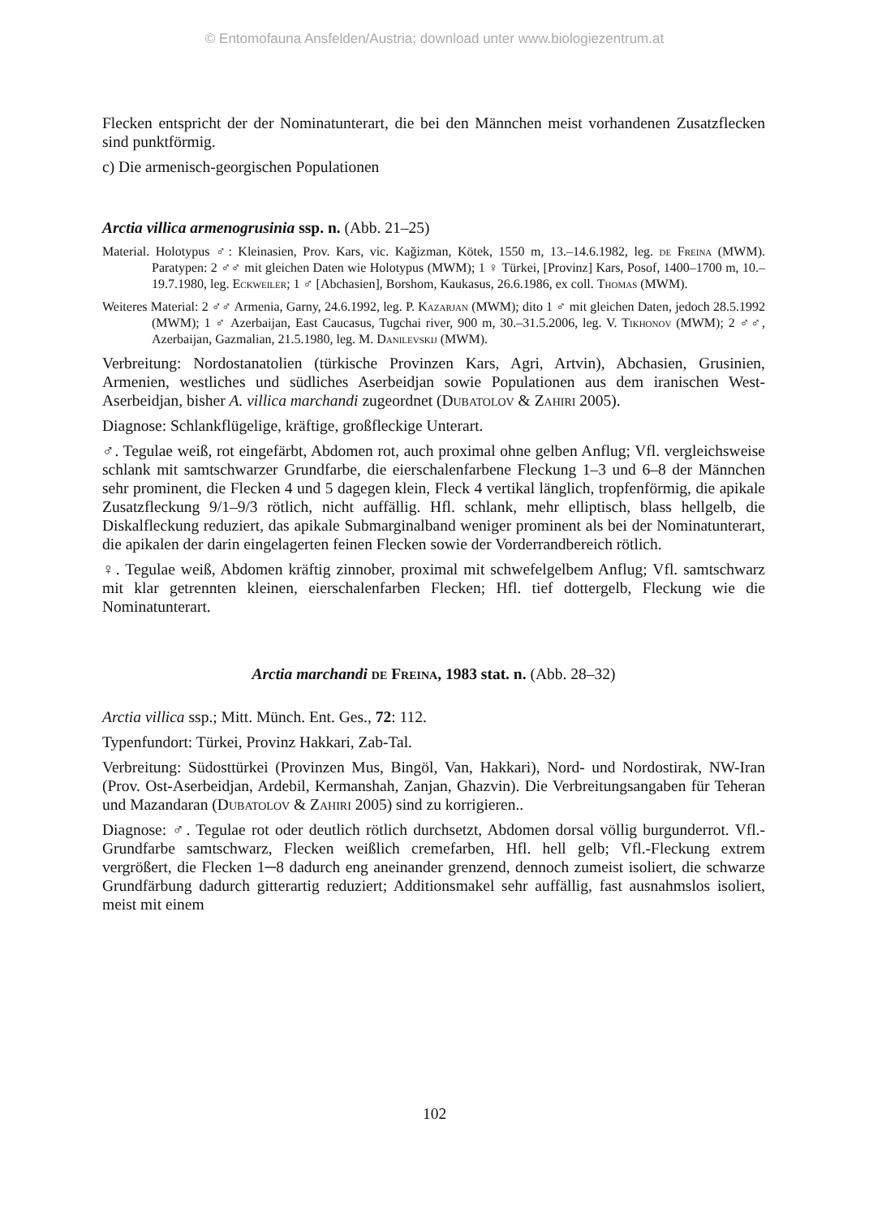© Entomofauna Ansfelden/Austria; download unter www.biologiezentrum.at
Flecken entspricht der der Nominatunterart, die bei den Männchen meist vorhandenen Zusatzflecken sind punktförmig.
c) Die armenisch-georgischen Populationen
Arctia villica armenogrusinia ssp. n. (Abb. 21–25)
Material. Holotypus ♂: Kleinasien, Prov. Kars, vic. Kağizman, Kötek, 1550 m, 13.–14.6.1982, leg. de Freina (MWM). Paratypen: 2 ♂♂ mit gleichen Daten wie Holotypus (MWM); 1 ♀ Türkei, [Provinz] Kars, Posof, 1400–1700 m, 10.–19.7.1980, leg. Eckweiler; 1 ♂ [Abchasien], Borshom, Kaukasus, 26.6.1986, ex coll. Thomas (MWM).
Weiteres Material: 2 ♂♂ Armenia, Garny, 24.6.1992, leg. P. Kazarjan (MWM); dito 1 ♂ mit gleichen Daten, jedoch 28.5.1992 (MWM); 1 ♂ Azerbaijan, East Caucasus, Tugchai river, 900 m, 30.–31.5.2006, leg. V. Tikhonov (MWM); 2 ♂♂, Azerbaijan, Gazmalian, 21.5.1980, leg. M. Danilevskij (MWM).
Verbreitung: Nordostanatolien (türkische Provinzen Kars, Agri, Artvin), Abchasien, Grusinien, Armenien, westliches und südliches Aserbeidjan sowie Populationen aus dem iranischen West-Aserbeidjan, bisher A. villica marchandi zugeordnet (Dubatolov & Zahiri 2005).
Diagnose: Schlankflügelige, kräftige, großfleckige Unterart.
♂. Tegulae weiß, rot eingefärbt, Abdomen rot, auch proximal ohne gelben Anflug; Vfl. vergleichsweise schlank mit samtschwarzer Grundfarbe, die eierschalenfarbene Fleckung 1–3 und 6–8 der Männchen sehr prominent, die Flecken 4 und 5 dagegen klein, Fleck 4 vertikal länglich, tropfenförmig, die apikale Zusatzfleckung 9/1–9/3 rötlich, nicht auffällig. Hfl. schlank, mehr elliptisch, blass hellgelb, die Diskalfleckung reduziert, das apikale Submarginalband weniger prominent als bei der Nominatunterart, die apikalen der darin eingelagerten feinen Flecken sowie der Vorderrandbereich rötlich.
♀. Tegulae weiß, Abdomen kräftig zinnober, proximal mit schwefelgelbem Anflug; Vfl. samtschwarz mit klar getrennten kleinen, eierschalenfarben Flecken; Hfl. tief dottergelb, Fleckung wie die Nominatunterart.
Arctia marchandi de Freina, 1983 stat. n. (Abb. 28–32)
Arctia villica ssp.; Mitt. Münch. Ent. Ges., 72: 112.
Typenfundort: Türkei, Provinz Hakkari, Zab-Tal.
Verbreitung: Südosttürkei (Provinzen Mus, Bingöl, Van, Hakkari), Nord- und Nordostirak, NW-Iran (Prov. Ost-Aserbeidjan, Ardebil, Kermanshah, Zanjan, Ghazvin). Die Verbreitungsangaben für Teheran und Mazandaran (Dubatolov & Zahiri 2005) sind zu korrigieren..
Diagnose: ♂. Tegulae rot oder deutlich rötlich durchsetzt, Abdomen dorsal völlig burgunderrot. Vfl.-Grundfarbe samtschwarz, Flecken weißlich cremefarben, Hfl. hell gelb; Vfl.-Fleckung extrem vergrößert, die Flecken 1─8 dadurch eng aneinander grenzend, dennoch zumeist isoliert, die schwarze Grundfärbung dadurch gitterartig reduziert; Additionsmakel sehr auffällig, fast ausnahmslos isoliert, meist mit einem
102